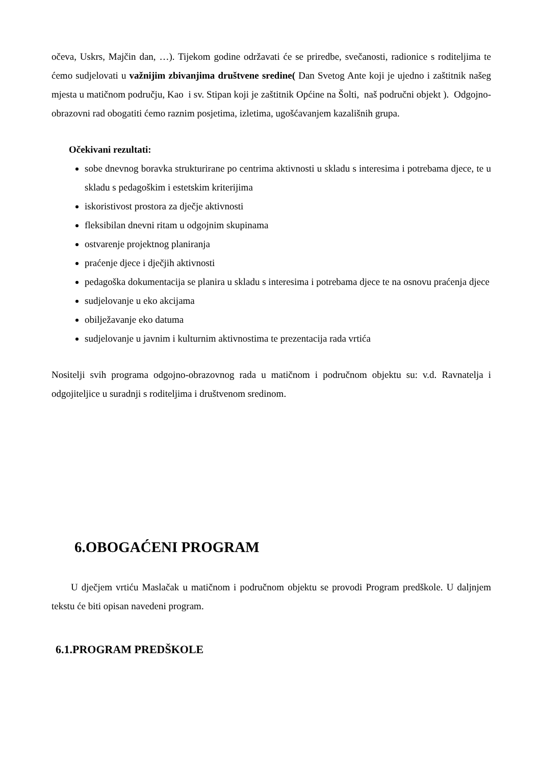očeva, Uskrs, Majčin dan, …). Tijekom godine održavati će se priredbe, svečanosti, radionice s roditeljima te ćemo sudjelovati u važnijim zbivanjima društvene sredine( Dan Svetog Ante koji je ujedno i zaštitnik našeg mjesta u matičnom području, Kao i sv. Stipan koji je zaštitnik Općine na Šolti, naš područni objekt ). Odgojno-obrazovni rad obogatiti ćemo raznim posjetima, izletima, ugošćavanjem kazališnih grupa.
Očekivani rezultati:
sobe dnevnog boravka strukturirane po centrima aktivnosti u skladu s interesima i potrebama djece, te u skladu s pedagoškim i estetskim kriterijima
iskoristivost prostora za dječje aktivnosti
fleksibilan dnevni ritam u odgojnim skupinama
ostvarenje projektnog planiranja
praćenje djece i dječjih aktivnosti
pedagoška dokumentacija se planira u skladu s interesima i potrebama djece te na osnovu praćenja djece
sudjelovanje u eko akcijama
obilježavanje eko datuma
sudjelovanje u javnim i kulturnim aktivnostima te prezentacija rada vrtića
Nositelji svih programa odgojno-obrazovnog rada u matičnom i područnom objektu su: v.d. Ravnatelja i odgojiteljice u suradnji s roditeljima i društvenom sredinom.
6.OBOGAĆENI PROGRAM
U dječjem vrtiću Maslačak u matičnom i područnom objektu se provodi Program predškole. U daljnjem tekstu će biti opisan navedeni program.
6.1.PROGRAM PREDŠKOLE